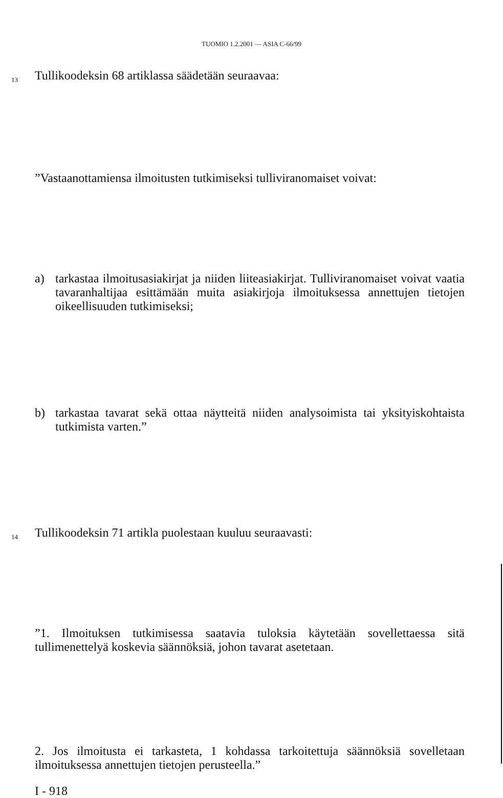TUOMIO 1.2.2001 — ASIA C-66/99
13 Tullikoodeksin 68 artiklassa säädetään seuraavaa:
”Vastaanottamiensa ilmoitusten tutkimiseksi tulliviranomaiset voivat:
a)
tarkastaa ilmoitusasiakirjat ja niiden liiteasiakirjat. Tulliviranomaiset voivat vaatia tavaranhaltijaa esittämään muita asiakirjoja ilmoituksessa annettujen tietojen oikeellisuuden tutkimiseksi;
b)
tarkastaa tavarat sekä ottaa näytteitä niiden analysoimista tai yksityiskohtaista tutkimista varten.”
14 Tullikoodeksin 71 artikla puolestaan kuuluu seuraavasti:
”1. Ilmoituksen tutkimisessa saatavia tuloksia käytetään sovellettaessa sitä tullimenettelyä koskevia säännöksiä, johon tavarat asetetaan.
2. Jos ilmoitusta ei tarkasteta, 1 kohdassa tarkoitettuja säännöksiä sovelletaan ilmoituksessa annettujen tietojen perusteella.”
I - 918